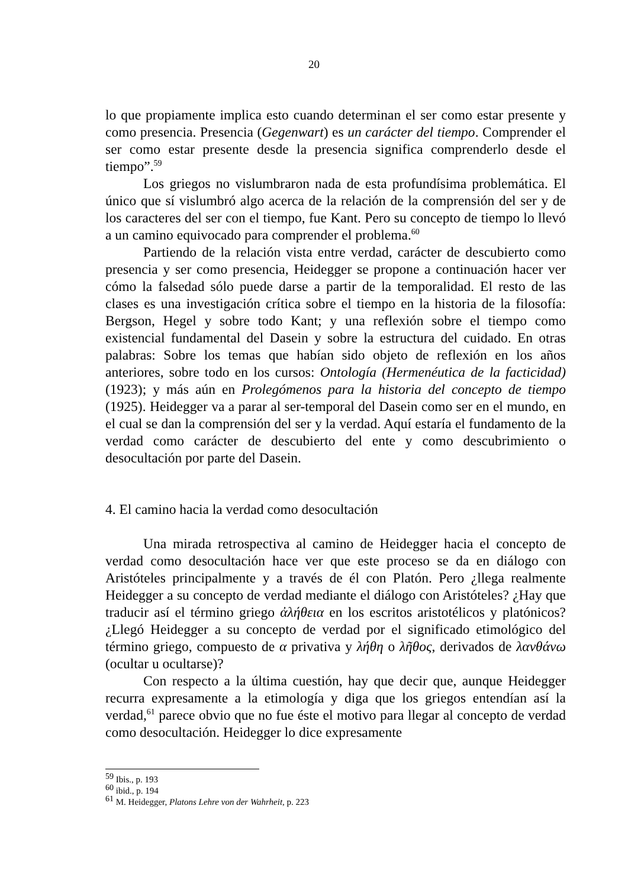20
lo que propiamente implica esto cuando determinan el ser como estar presente y como presencia. Presencia (Gegenwart) es un carácter del tiempo. Comprender el ser como estar presente desde la presencia significa comprenderlo desde el tiempo”.<sup>59</sup>
Los griegos no vislumbraron nada de esta profundísima problemática. El único que sí vislumbró algo acerca de la relación de la comprensión del ser y de los caracteres del ser con el tiempo, fue Kant. Pero su concepto de tiempo lo llevó a un camino equivocado para comprender el problema.<sup>60</sup>
Partiendo de la relación vista entre verdad, carácter de descubierto como presencia y ser como presencia, Heidegger se propone a continuación hacer ver cómo la falsedad sólo puede darse a partir de la temporalidad. El resto de las clases es una investigación crítica sobre el tiempo en la historia de la filosofía: Bergson, Hegel y sobre todo Kant; y una reflexión sobre el tiempo como existencial fundamental del Dasein y sobre la estructura del cuidado. En otras palabras: Sobre los temas que habían sido objeto de reflexión en los años anteriores, sobre todo en los cursos: Ontología (Hermenéutica de la facticidad) (1923); y más aún en Prolegómenos para la historia del concepto de tiempo (1925). Heidegger va a parar al ser-temporal del Dasein como ser en el mundo, en el cual se dan la comprensión del ser y la verdad. Aquí estaría el fundamento de la verdad como carácter de descubierto del ente y como descubrimiento o desocultación por parte del Dasein.
4. El camino hacia la verdad como desocultación
Una mirada retrospectiva al camino de Heidegger hacia el concepto de verdad como desocultación hace ver que este proceso se da en diálogo con Aristóteles principalmente y a través de él con Platón. Pero ¿llega realmente Heidegger a su concepto de verdad mediante el diálogo con Aristóteles? ¿Hay que traducir así el término griego ἀλήθεια en los escritos aristotélicos y platónicos? ¿Llegó Heidegger a su concepto de verdad por el significado etimológico del término griego, compuesto de α privativa y λήθη o λῆθος, derivados de λανθάνω (ocultar u ocultarse)?
Con respecto a la última cuestión, hay que decir que, aunque Heidegger recurra expresamente a la etimología y diga que los griegos entendían así la verdad,<sup>61</sup> parece obvio que no fue éste el motivo para llegar al concepto de verdad como desocultación. Heidegger lo dice expresamente
<sup>59</sup> Ibis., p. 193
<sup>60</sup> ibid., p. 194
<sup>61</sup> M. Heidegger, Platons Lehre von der Wahrheit, p. 223